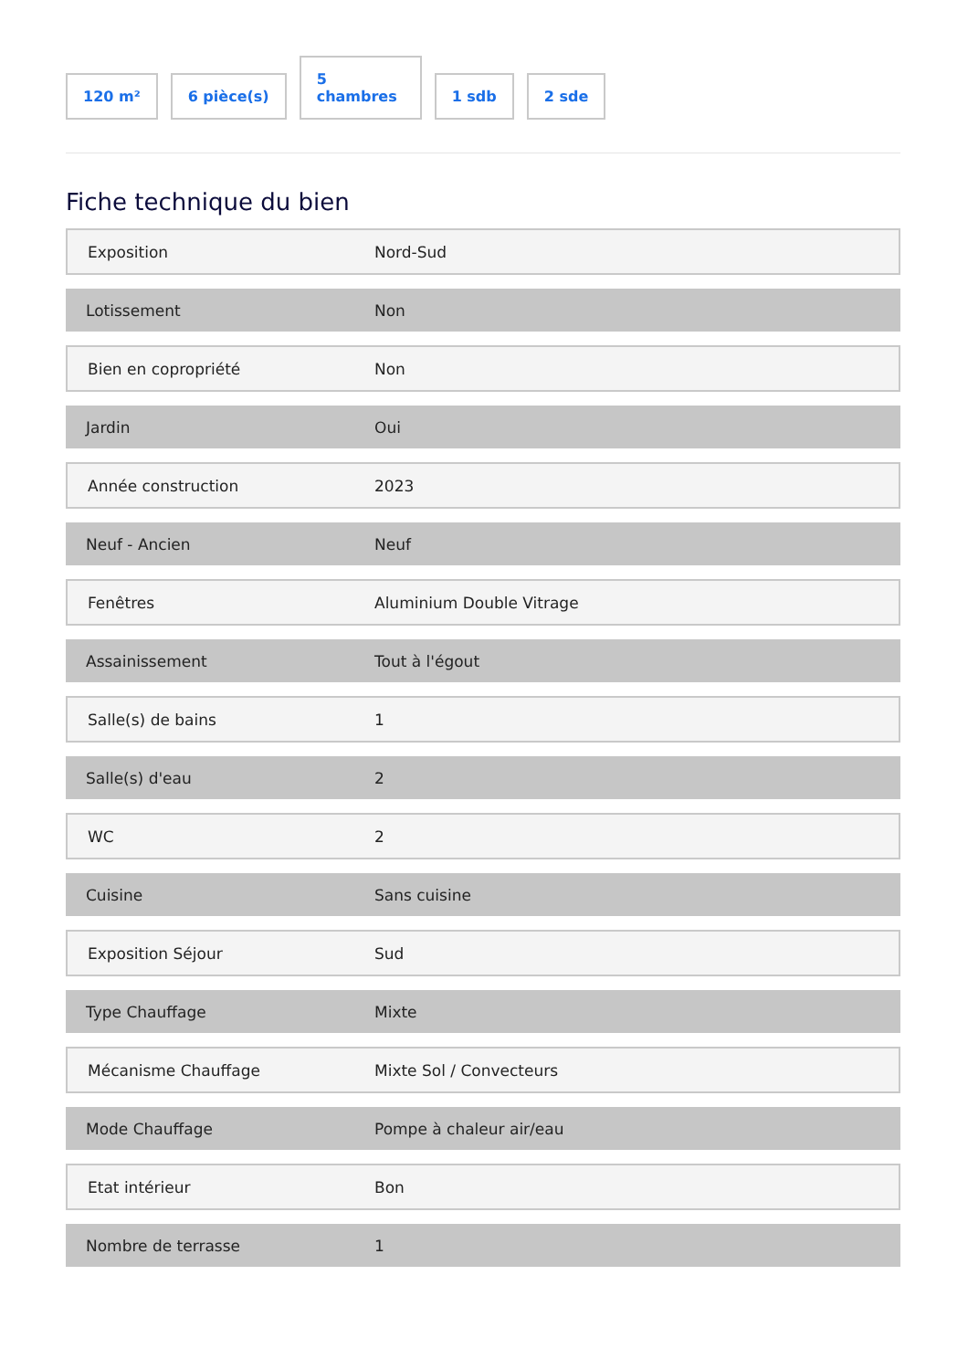120 m²
6 pièce(s)
5
chambres
1 sdb
2 sde
Fiche technique du bien
| Exposition | Nord-Sud |
| Lotissement | Non |
| Bien en copropriété | Non |
| Jardin | Oui |
| Année construction | 2023 |
| Neuf - Ancien | Neuf |
| Fenêtres | Aluminium Double Vitrage |
| Assainissement | Tout à l'égout |
| Salle(s) de bains | 1 |
| Salle(s) d'eau | 2 |
| WC | 2 |
| Cuisine | Sans cuisine |
| Exposition Séjour | Sud |
| Type Chauffage | Mixte |
| Mécanisme Chauffage | Mixte Sol / Convecteurs |
| Mode Chauffage | Pompe à chaleur air/eau |
| Etat intérieur | Bon |
| Nombre de terrasse | 1 |